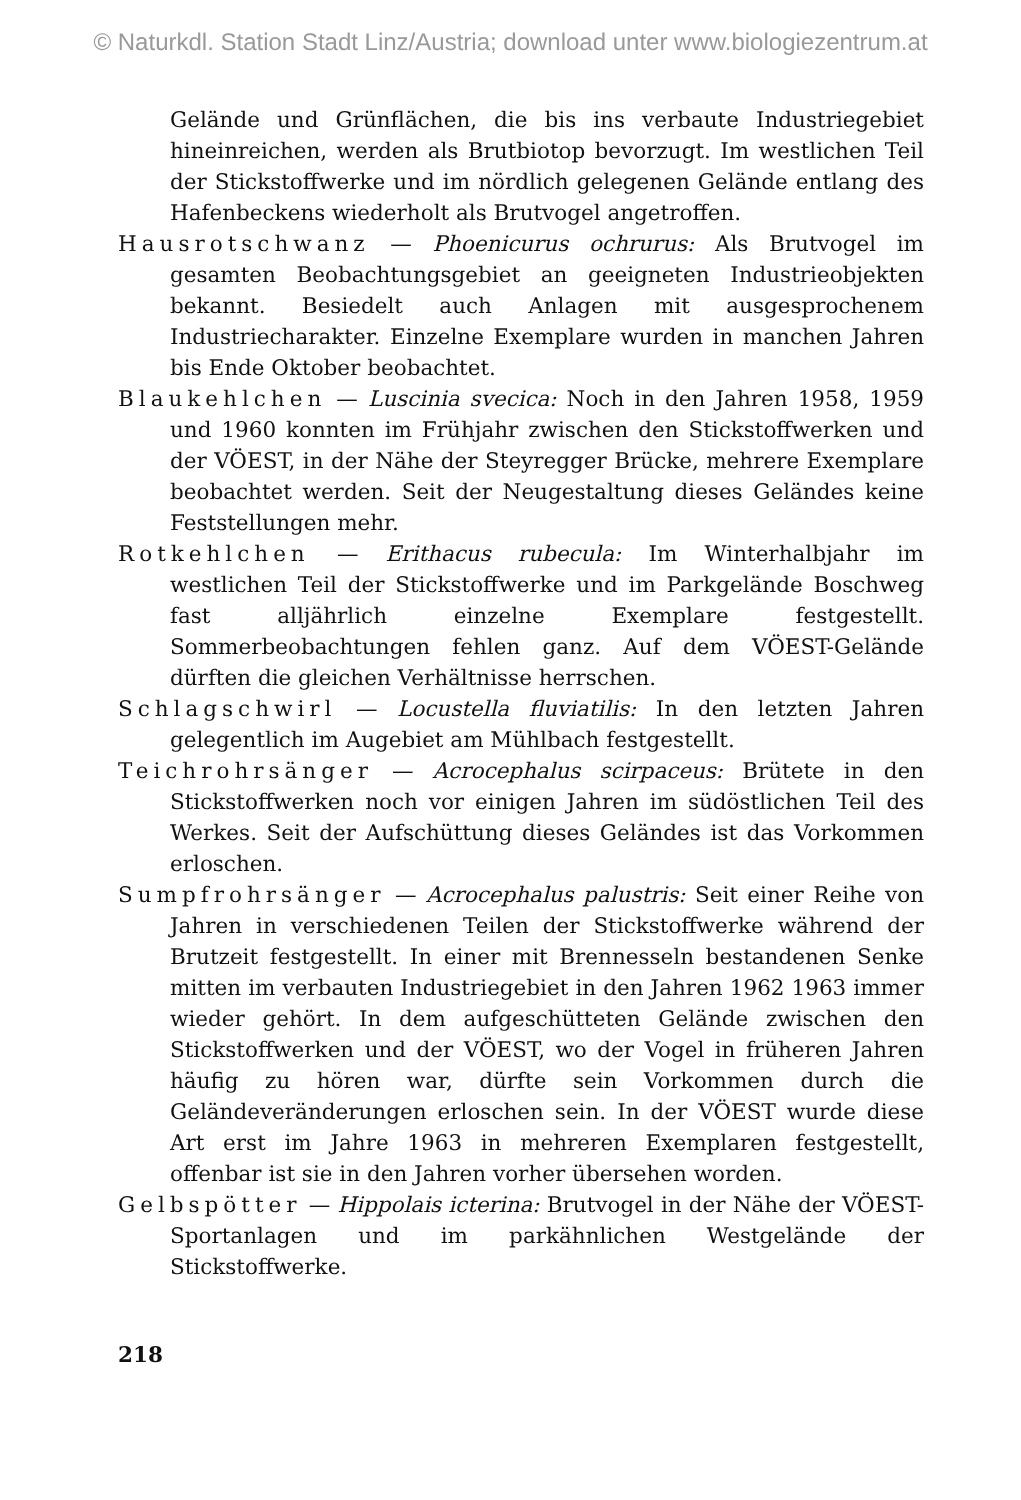© Naturkdl. Station Stadt Linz/Austria; download unter www.biologiezentrum.at
Gelände und Grünflächen, die bis ins verbaute Industriegebiet hineinreichen, werden als Brutbiotop bevorzugt. Im westlichen Teil der Stickstoffwerke und im nördlich gelegenen Gelände entlang des Hafenbeckens wiederholt als Brutvogel angetroffen.
Hausrotschwanz — Phoenicurus ochrurus: Als Brutvogel im gesamten Beobachtungsgebiet an geeigneten Industrieobjekten bekannt. Besiedelt auch Anlagen mit ausgesprochenem Industriecharakter. Einzelne Exemplare wurden in manchen Jahren bis Ende Oktober beobachtet.
Blaukehlchen — Luscinia svecica: Noch in den Jahren 1958, 1959 und 1960 konnten im Frühjahr zwischen den Stickstoffwerken und der VÖEST, in der Nähe der Steyregger Brücke, mehrere Exemplare beobachtet werden. Seit der Neugestaltung dieses Geländes keine Feststellungen mehr.
Rotkehlchen — Erithacus rubecula: Im Winterhalbjahr im westlichen Teil der Stickstoffwerke und im Parkgelände Boschweg fast alljährlich einzelne Exemplare festgestellt. Sommerbeobachtungen fehlen ganz. Auf dem VÖEST-Gelände dürften die gleichen Verhältnisse herrschen.
Schlagschwirl — Locustella fluviatilis: In den letzten Jahren gelegentlich im Augebiet am Mühlbach festgestellt.
Teichrohrsänger — Acrocephalus scirpaceus: Brütete in den Stickstoffwerken noch vor einigen Jahren im südöstlichen Teil des Werkes. Seit der Aufschüttung dieses Geländes ist das Vorkommen erloschen.
Sumpfrohrsänger — Acrocephalus palustris: Seit einer Reihe von Jahren in verschiedenen Teilen der Stickstoffwerke während der Brutzeit festgestellt. In einer mit Brennesseln bestandenen Senke mitten im verbauten Industriegebiet in den Jahren 1962 1963 immer wieder gehört. In dem aufgeschütteten Gelände zwischen den Stickstoffwerken und der VÖEST, wo der Vogel in früheren Jahren häufig zu hören war, dürfte sein Vorkommen durch die Geländeveränderungen erloschen sein. In der VÖEST wurde diese Art erst im Jahre 1963 in mehreren Exemplaren festgestellt, offenbar ist sie in den Jahren vorher übersehen worden.
Gelbspötter — Hippolais icterina: Brutvogel in der Nähe der VÖEST-Sportanlagen und im parkähnlichen Westgelände der Stickstoffwerke.
218